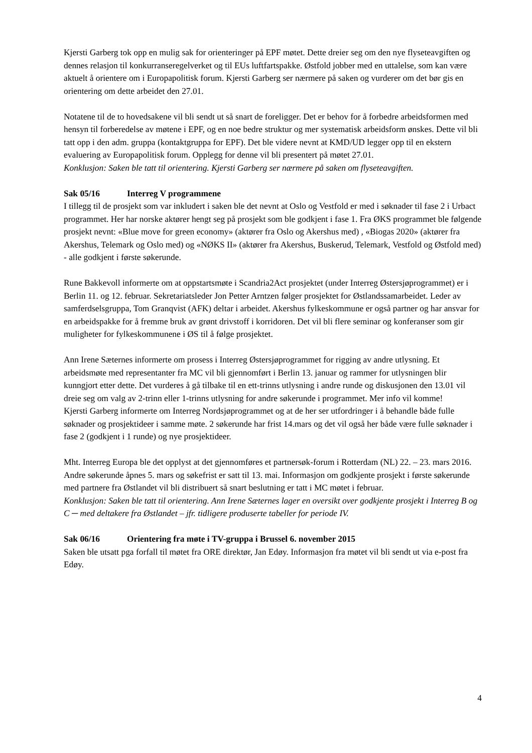Kjersti Garberg tok opp en mulig sak for orienteringer på EPF møtet. Dette dreier seg om den nye flyseteavgiften og dennes relasjon til konkurranseregelverket og til EUs luftfartspakke. Østfold jobber med en uttalelse, som kan være aktuelt å orientere om i Europapolitisk forum. Kjersti Garberg ser nærmere på saken og vurderer om det bør gis en orientering om dette arbeidet den 27.01.
Notatene til de to hovedsakene vil bli sendt ut så snart de foreligger. Det er behov for å forbedre arbeidsformen med hensyn til forberedelse av møtene i EPF, og en noe bedre struktur og mer systematisk arbeidsform ønskes. Dette vil bli tatt opp i den adm. gruppa (kontaktgruppa for EPF). Det ble videre nevnt at KMD/UD legger opp til en ekstern evaluering av Europapolitisk forum. Opplegg for denne vil bli presentert på møtet 27.01.
Konklusjon: Saken ble tatt til orientering. Kjersti Garberg ser nærmere på saken om flyseteavgiften.
Sak 05/16 Interreg V programmene
I tillegg til de prosjekt som var inkludert i saken ble det nevnt at Oslo og Vestfold er med i søknader til fase 2 i Urbact programmet. Her har norske aktører hengt seg på prosjekt som ble godkjent i fase 1. Fra ØKS programmet ble følgende prosjekt nevnt: «Blue move for green economy» (aktører fra Oslo og Akershus med) , «Biogas 2020» (aktører fra Akershus, Telemark og Oslo med) og «NØKS II» (aktører fra Akershus, Buskerud, Telemark, Vestfold og Østfold med) - alle godkjent i første søkerunde.
Rune Bakkevoll informerte om at oppstartsmøte i Scandria2Act prosjektet (under Interreg Østersjøprogrammet) er i Berlin 11. og 12. februar. Sekretariatsleder Jon Petter Arntzen følger prosjektet for Østlandssamarbeidet. Leder av samferdselsgruppa, Tom Granqvist (AFK) deltar i arbeidet. Akershus fylkeskommune er også partner og har ansvar for en arbeidspakke for å fremme bruk av grønt drivstoff i korridoren. Det vil bli flere seminar og konferanser som gir muligheter for fylkeskommunene i ØS til å følge prosjektet.
Ann Irene Sæternes informerte om prosess i Interreg Østersjøprogrammet for rigging av andre utlysning. Et arbeidsmøte med representanter fra MC vil bli gjennomført i Berlin 13. januar og rammer for utlysningen blir kunngjort etter dette. Det vurderes å gå tilbake til en ett-trinns utlysning i andre runde og diskusjonen den 13.01 vil dreie seg om valg av 2-trinn eller 1-trinns utlysning for andre søkerunde i programmet. Mer info vil komme!
Kjersti Garberg informerte om Interreg Nordsjøprogrammet og at de her ser utfordringer i å behandle både fulle søknader og prosjektideer i samme møte. 2 søkerunde har frist 14.mars og det vil også her både være fulle søknader i fase 2 (godkjent i 1 runde) og nye prosjektideer.
Mht. Interreg Europa ble det opplyst at det gjennomføres et partnersøk-forum i Rotterdam (NL) 22. – 23. mars 2016. Andre søkerunde åpnes 5. mars og søkefrist er satt til 13. mai. Informasjon om godkjente prosjekt i første søkerunde med partnere fra Østlandet vil bli distribuert så snart beslutning er tatt i MC møtet i februar.
Konklusjon: Saken ble tatt til orientering. Ann Irene Sæternes lager en oversikt over godkjente prosjekt i Interreg B og C ─ med deltakere fra Østlandet – jfr. tidligere produserte tabeller for periode IV.
Sak 06/16 Orientering fra møte i TV-gruppa i Brussel 6. november 2015
Saken ble utsatt pga forfall til møtet fra ORE direktør, Jan Edøy. Informasjon fra møtet vil bli sendt ut via e-post fra Edøy.
4